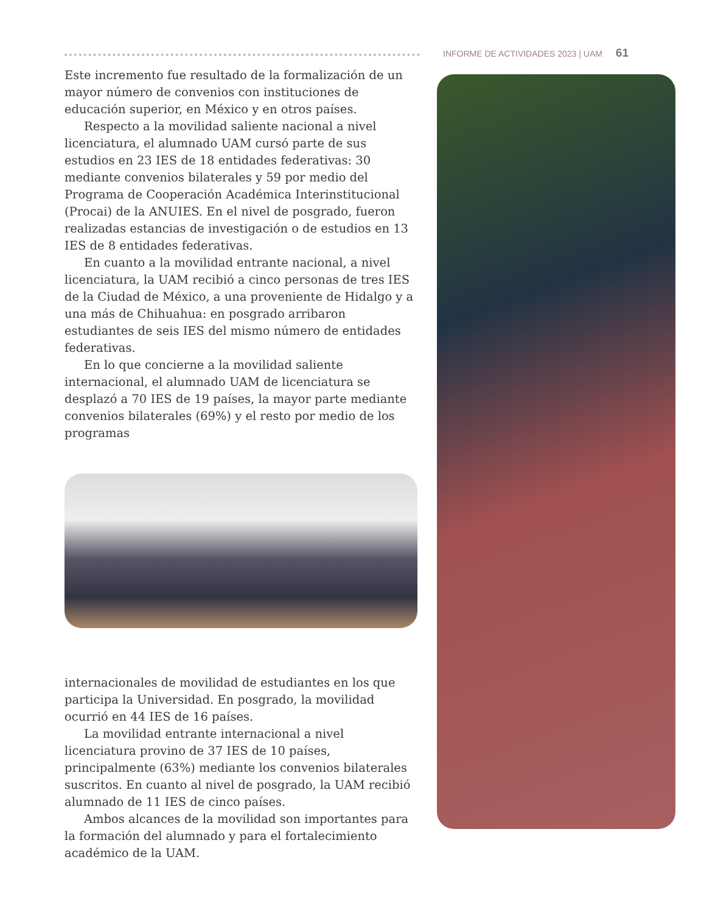INFORME DE ACTIVIDADES 2023 | UAM 61
Este incremento fue resultado de la formalización de un mayor número de convenios con instituciones de educación superior, en México y en otros países.
Respecto a la movilidad saliente nacional a nivel licenciatura, el alumnado UAM cursó parte de sus estudios en 23 IES de 18 entidades federativas: 30 mediante convenios bilaterales y 59 por medio del Programa de Cooperación Académica Interinstitucional (Procai) de la ANUIES. En el nivel de posgrado, fueron realizadas estancias de investigación o de estudios en 13 IES de 8 entidades federativas.
En cuanto a la movilidad entrante nacional, a nivel licenciatura, la UAM recibió a cinco personas de tres IES de la Ciudad de México, a una proveniente de Hidalgo y a una más de Chihuahua: en posgrado arribaron estudiantes de seis IES del mismo número de entidades federativas.
En lo que concierne a la movilidad saliente internacional, el alumnado UAM de licenciatura se desplazó a 70 IES de 19 países, la mayor parte mediante convenios bilaterales (69%) y el resto por medio de los programas
internacionales de movilidad de estudiantes en los que participa la Universidad. En posgrado, la movilidad ocurrió en 44 IES de 16 países.
La movilidad entrante internacional a nivel licenciatura provino de 37 IES de 10 países, principalmente (63%) mediante los convenios bilaterales suscritos. En cuanto al nivel de posgrado, la UAM recibió alumnado de 11 IES de cinco países.
Ambos alcances de la movilidad son importantes para la formación del alumnado y para el fortalecimiento académico de la UAM.